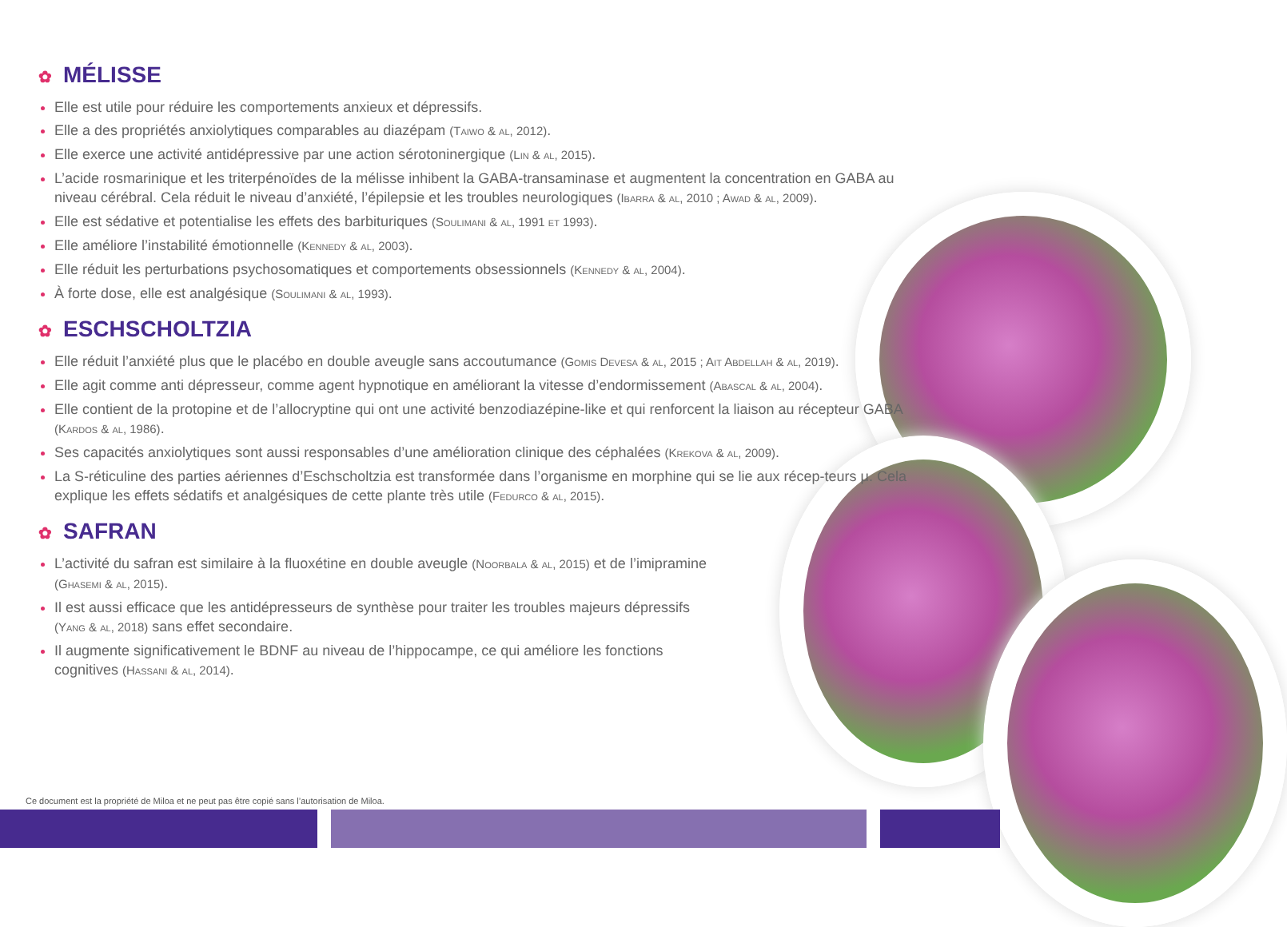✿ MÉLISSE
Elle est utile pour réduire les comportements anxieux et dépressifs.
Elle a des propriétés anxiolytiques comparables au diazépam (Taiwo & al, 2012).
Elle exerce une activité antidépressive par une action sérotoninergique (Lin & al, 2015).
L’acide rosmarinique et les triterpénoïdes de la mélisse inhibent la GABA-transaminase et augmentent la concentration en GABA au niveau cérébral. Cela réduit le niveau d’anxiété, l’épilepsie et les troubles neurologiques (Ibarra & al, 2010 ; Awad & al, 2009).
Elle est sédative et potentialise les effets des barbituriques (Soulimani & al, 1991 et 1993).
Elle améliore l’instabilité émotionnelle (Kennedy & al, 2003).
Elle réduit les perturbations psychosomatiques et comportements obsessionnels (Kennedy & al, 2004).
À forte dose, elle est analgésique (Soulimani & al, 1993).
✿ ESCHSCHOLTZIA
Elle réduit l’anxiété plus que le placébo en double aveugle sans accoutumance (Gomis Devesa & al, 2015 ; Ait Abdellah & al, 2019).
Elle agit comme anti dépresseur, comme agent hypnotique en améliorant la vitesse d’endormissement (Abascal & al, 2004).
Elle contient de la protopine et de l’allocryptine qui ont une activité benzodiazépine-like et qui renforcent la liaison au récepteur GABA (Kardos & al, 1986).
Ses capacités anxiolytiques sont aussi responsables d’une amélioration clinique des céphalées (Krekova & al, 2009).
La S-réticuline des parties aériennes d’Eschscholtzia est transformée dans l’organisme en morphine qui se lie aux récep-teurs μ. Cela explique les effets sédatifs et analgésiques de cette plante très utile (Fedurco & al, 2015).
✿ SAFRAN
L’activité du safran est similaire à la fluoxétine en double aveugle (Noorbala & al, 2015) et de l’imipramine (Ghasemi & al, 2015).
Il est aussi efficace que les antidépresseurs de synthèse pour traiter les troubles majeurs dépressifs (Yang & al, 2018) sans effet secondaire.
Il augmente significativement le BDNF au niveau de l’hippocampe, ce qui améliore les fonctions cognitives (Hassani & al, 2014).
Ce document est la propriété de Miloa et ne peut pas être copié sans l’autorisation de Miloa.